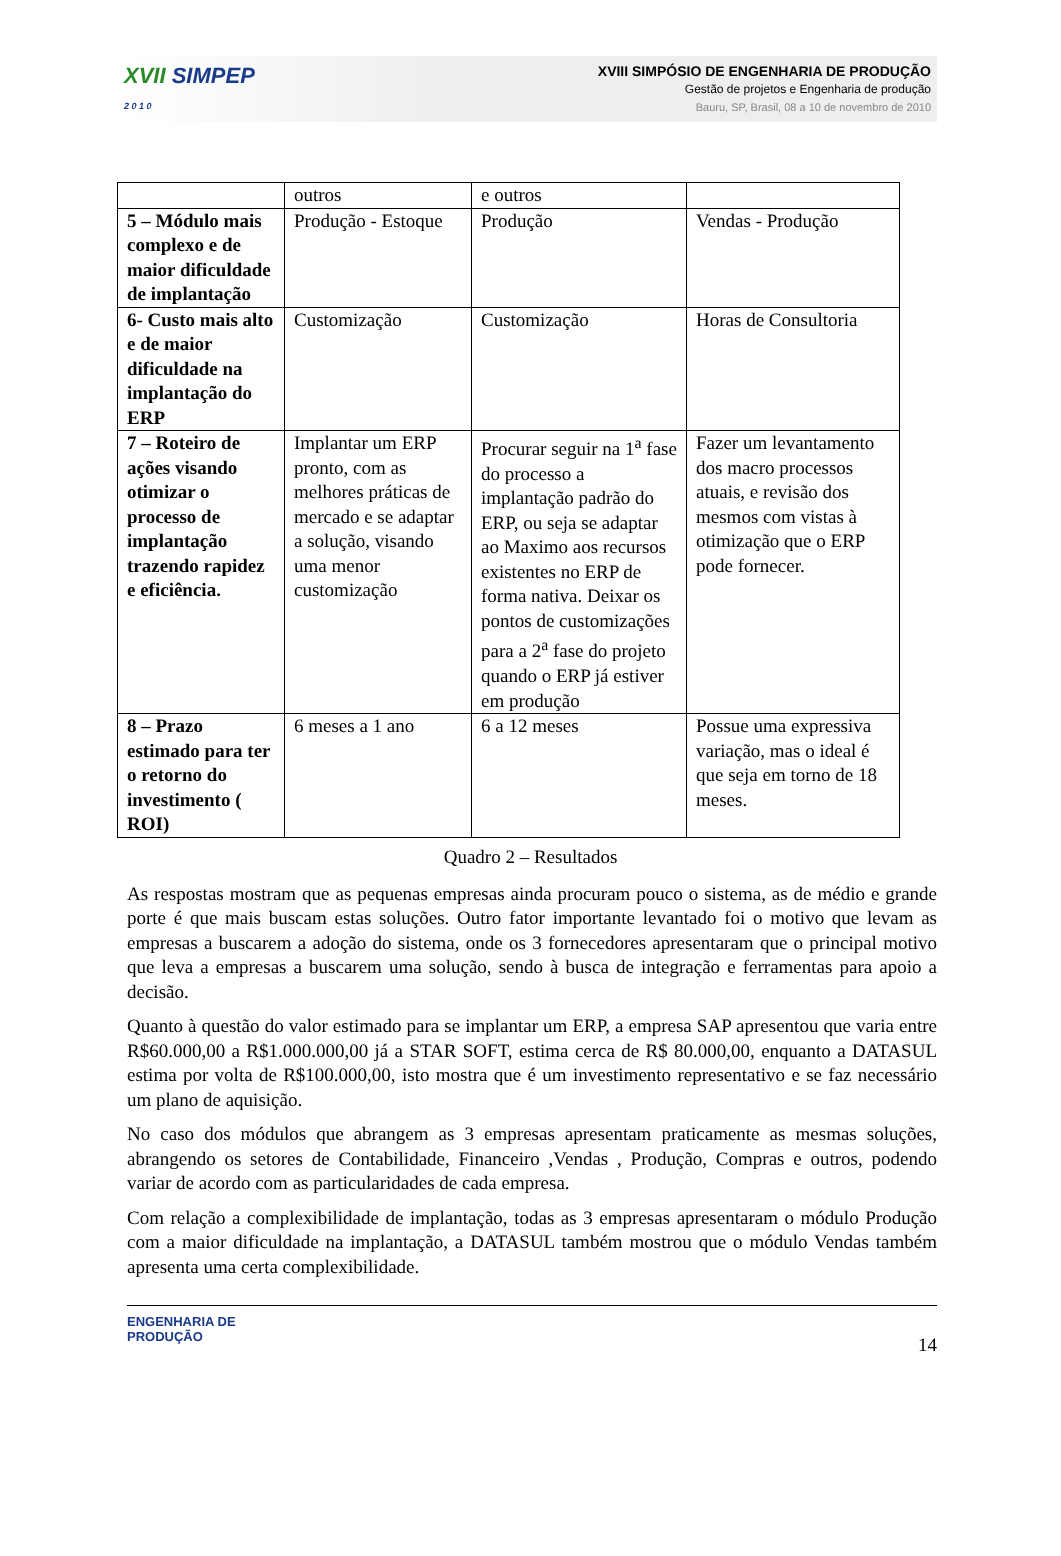XVII SIMPEP
2 0 1 0
XVIII SIMPÓSIO DE ENGENHARIA DE PRODUÇÃO
Gestão de projetos e Engenharia de produção
Bauru, SP, Brasil, 08 a 10 de novembro de 2010
| | outros | e outros | |
| 5 – Módulo mais complexo e de maior dificuldade de implantação | Produção - Estoque | Produção | Vendas - Produção |
| 6- Custo mais alto e de maior dificuldade na implantação do ERP | Customização | Customização | Horas de Consultoria |
| 7 – Roteiro de ações visando otimizar o processo de implantação trazendo rapidez e eficiência. | Implantar um ERP pronto, com as melhores práticas de mercado e se adaptar a solução, visando uma menor customização | Procurar seguir na 1<sup>a</sup> fase do processo a implantação padrão do ERP, ou seja se adaptar ao Maximo aos recursos existentes no ERP de forma nativa. Deixar os pontos de customizações para a 2<sup>a</sup> fase do projeto quando o ERP já estiver em produção | Fazer um levantamento dos macro processos atuais, e revisão dos mesmos com vistas à otimização que o ERP pode fornecer. |
| 8 – Prazo estimado para ter o retorno do investimento ( ROI) | 6 meses a 1 ano | 6 a 12 meses | Possue uma expressiva variação, mas o ideal é que seja em torno de 18 meses. |
Quadro 2 – Resultados
As respostas mostram que as pequenas empresas ainda procuram pouco o sistema, as de médio e grande porte é que mais buscam estas soluções. Outro fator importante levantado foi o motivo que levam as empresas a buscarem a adoção do sistema, onde os 3 fornecedores apresentaram que o principal motivo que leva a empresas a buscarem uma solução, sendo à busca de integração e ferramentas para apoio a decisão.
Quanto à questão do valor estimado para se implantar um ERP, a empresa SAP apresentou que varia entre R$60.000,00 a R$1.000.000,00 já a STAR SOFT, estima cerca de R$ 80.000,00, enquanto a DATASUL estima por volta de R$100.000,00, isto mostra que é um investimento representativo e se faz necessário um plano de aquisição.
No caso dos módulos que abrangem as 3 empresas apresentam praticamente as mesmas soluções, abrangendo os setores de Contabilidade, Financeiro ,Vendas , Produção, Compras e outros, podendo variar de acordo com as particularidades de cada empresa.
Com relação a complexibilidade de implantação, todas as 3 empresas apresentaram o módulo Produção com a maior dificuldade na implantação, a DATASUL também mostrou que o módulo Vendas também apresenta uma certa complexibilidade.
ENGENHARIA DE
PRODUÇÃO
14